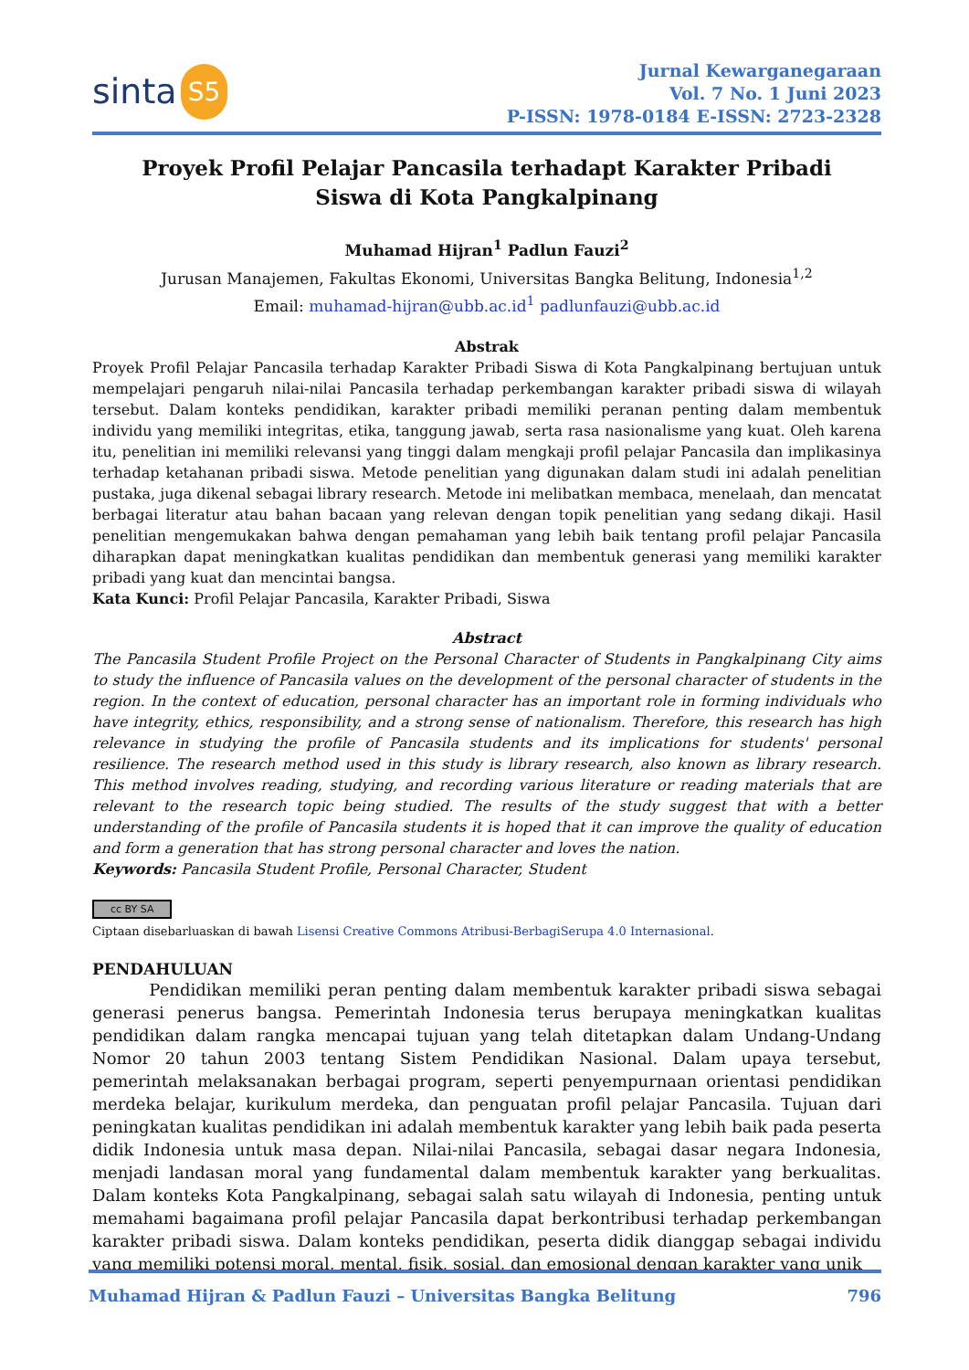sinta S5
Jurnal Kewarganegaraan
Vol. 7 No. 1 Juni 2023
P-ISSN: 1978-0184 E-ISSN: 2723-2328
Proyek Profil Pelajar Pancasila terhadapt Karakter Pribadi
Siswa di Kota Pangkalpinang
Muhamad Hijran<sup>1</sup> Padlun Fauzi<sup>2</sup>
Jurusan Manajemen, Fakultas Ekonomi, Universitas Bangka Belitung, Indonesia<sup>1,2</sup>
Email: muhamad-hijran@ubb.ac.id<sup>1</sup> padlunfauzi@ubb.ac.id
Abstrak
Proyek Profil Pelajar Pancasila terhadap Karakter Pribadi Siswa di Kota Pangkalpinang bertujuan untuk mempelajari pengaruh nilai-nilai Pancasila terhadap perkembangan karakter pribadi siswa di wilayah tersebut. Dalam konteks pendidikan, karakter pribadi memiliki peranan penting dalam membentuk individu yang memiliki integritas, etika, tanggung jawab, serta rasa nasionalisme yang kuat. Oleh karena itu, penelitian ini memiliki relevansi yang tinggi dalam mengkaji profil pelajar Pancasila dan implikasinya terhadap ketahanan pribadi siswa. Metode penelitian yang digunakan dalam studi ini adalah penelitian pustaka, juga dikenal sebagai library research. Metode ini melibatkan membaca, menelaah, dan mencatat berbagai literatur atau bahan bacaan yang relevan dengan topik penelitian yang sedang dikaji. Hasil penelitian mengemukakan bahwa dengan pemahaman yang lebih baik tentang profil pelajar Pancasila diharapkan dapat meningkatkan kualitas pendidikan dan membentuk generasi yang memiliki karakter pribadi yang kuat dan mencintai bangsa.
Kata Kunci: Profil Pelajar Pancasila, Karakter Pribadi, Siswa
Abstract
The Pancasila Student Profile Project on the Personal Character of Students in Pangkalpinang City aims to study the influence of Pancasila values on the development of the personal character of students in the region. In the context of education, personal character has an important role in forming individuals who have integrity, ethics, responsibility, and a strong sense of nationalism. Therefore, this research has high relevance in studying the profile of Pancasila students and its implications for students' personal resilience. The research method used in this study is library research, also known as library research. This method involves reading, studying, and recording various literature or reading materials that are relevant to the research topic being studied. The results of the study suggest that with a better understanding of the profile of Pancasila students it is hoped that it can improve the quality of education and form a generation that has strong personal character and loves the nation.
Keywords: Pancasila Student Profile, Personal Character, Student
cc BY SA
Ciptaan disebarluaskan di bawah Lisensi Creative Commons Atribusi-BerbagiSerupa 4.0 Internasional.
PENDAHULUAN
Pendidikan memiliki peran penting dalam membentuk karakter pribadi siswa sebagai generasi penerus bangsa. Pemerintah Indonesia terus berupaya meningkatkan kualitas pendidikan dalam rangka mencapai tujuan yang telah ditetapkan dalam Undang-Undang Nomor 20 tahun 2003 tentang Sistem Pendidikan Nasional. Dalam upaya tersebut, pemerintah melaksanakan berbagai program, seperti penyempurnaan orientasi pendidikan merdeka belajar, kurikulum merdeka, dan penguatan profil pelajar Pancasila. Tujuan dari peningkatan kualitas pendidikan ini adalah membentuk karakter yang lebih baik pada peserta didik Indonesia untuk masa depan. Nilai-nilai Pancasila, sebagai dasar negara Indonesia, menjadi landasan moral yang fundamental dalam membentuk karakter yang berkualitas. Dalam konteks Kota Pangkalpinang, sebagai salah satu wilayah di Indonesia, penting untuk memahami bagaimana profil pelajar Pancasila dapat berkontribusi terhadap perkembangan karakter pribadi siswa. Dalam konteks pendidikan, peserta didik dianggap sebagai individu yang memiliki potensi moral, mental, fisik, sosial, dan emosional dengan karakter yang unik
Muhamad Hijran & Padlun Fauzi – Universitas Bangka Belitung 796